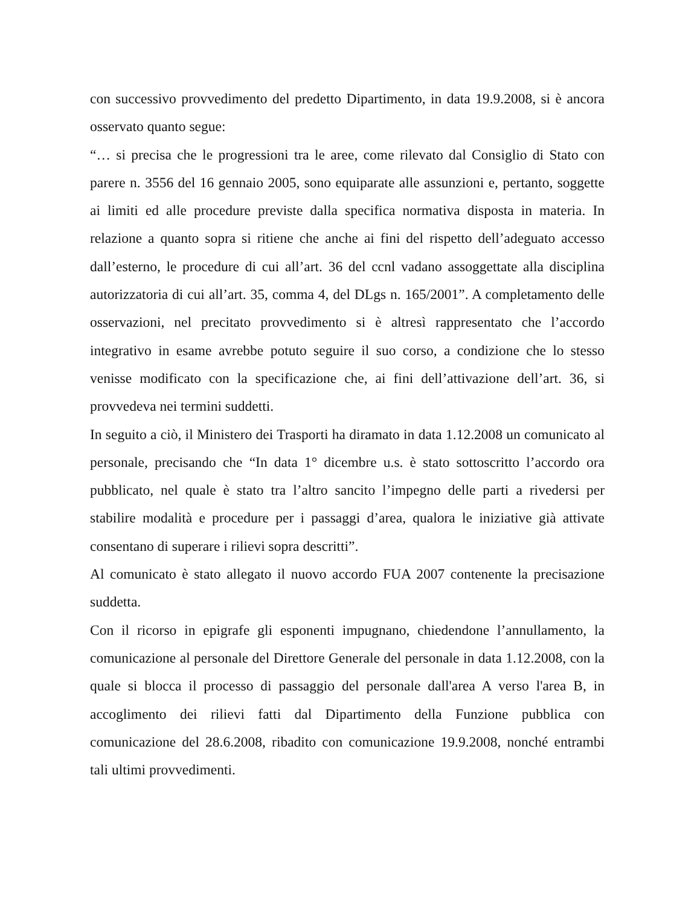con successivo provvedimento del predetto Dipartimento, in data 19.9.2008, si è ancora osservato quanto segue:
“… si precisa che le progressioni tra le aree, come rilevato dal Consiglio di Stato con parere n. 3556 del 16 gennaio 2005, sono equiparate alle assunzioni e, pertanto, soggette ai limiti ed alle procedure previste dalla specifica normativa disposta in materia. In relazione a quanto sopra si ritiene che anche ai fini del rispetto dell’adeguato accesso dall’esterno, le procedure di cui all’art. 36 del ccnl vadano assoggettate alla disciplina autorizzatoria di cui all’art. 35, comma 4, del DLgs n. 165/2001”. A completamento delle osservazioni, nel precitato provvedimento si è altresì rappresentato che l’accordo integrativo in esame avrebbe potuto seguire il suo corso, a condizione che lo stesso venisse modificato con la specificazione che, ai fini dell’attivazione dell’art. 36, si provvedeva nei termini suddetti.
In seguito a ciò, il Ministero dei Trasporti ha diramato in data 1.12.2008 un comunicato al personale, precisando che “In data 1° dicembre u.s. è stato sottoscritto l’accordo ora pubblicato, nel quale è stato tra l’altro sancito l’impegno delle parti a rivedersi per stabilire modalità e procedure per i passaggi d’area, qualora le iniziative già attivate consentano di superare i rilievi sopra descritti”.
Al comunicato è stato allegato il nuovo accordo FUA 2007 contenente la precisazione suddetta.
Con il ricorso in epigrafe gli esponenti impugnano, chiedendone l’annullamento, la comunicazione al personale del Direttore Generale del personale in data 1.12.2008, con la quale si blocca il processo di passaggio del personale dall'area A verso l'area B, in accoglimento dei rilievi fatti dal Dipartimento della Funzione pubblica con comunicazione del 28.6.2008, ribadito con comunicazione 19.9.2008, nonché entrambi tali ultimi provvedimenti.